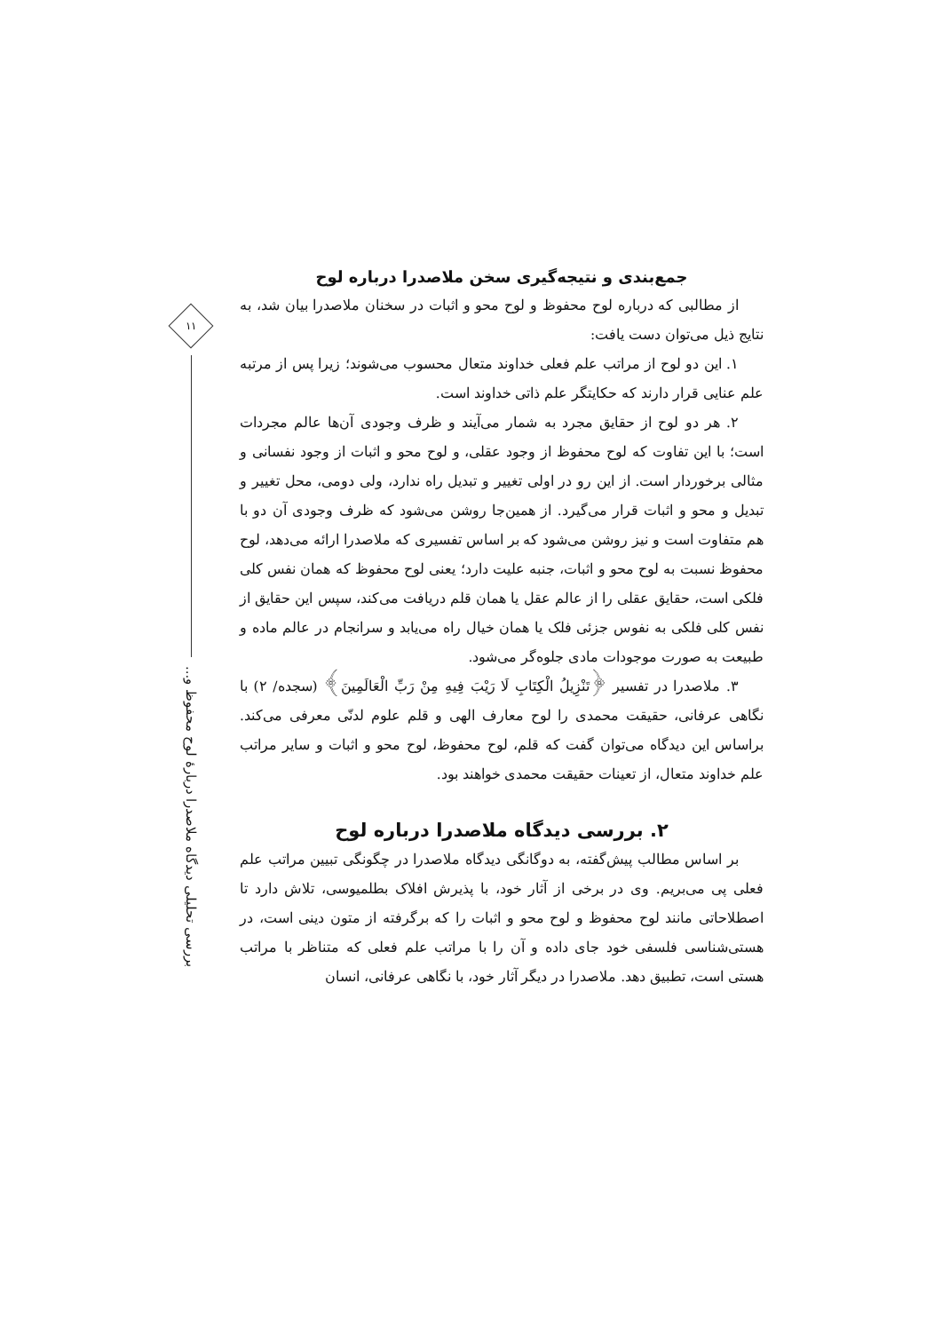جمع‌بندی و نتیجه‌گیری سخن ملاصدرا درباره لوح
از مطالبی که درباره لوح محفوظ و لوح محو و اثبات در سخنان ملاصدرا بیان شد، به نتایج ذیل می‌توان دست یافت:
۱. این دو لوح از مراتب علم فعلی خداوند متعال محسوب می‌شوند؛ زیرا پس از مرتبه علم عنایی قرار دارند که حکایتگر علم ذاتی خداوند است.
۲. هر دو لوح از حقایق مجرد به شمار می‌آیند و ظرف وجودی آن‌ها عالم مجردات است؛ با این تفاوت که لوح محفوظ از وجود عقلی، و لوح محو و اثبات از وجود نفسانی و مثالی برخوردار است. از این رو در اولی تغییر و تبدیل راه ندارد، ولی دومی، محل تغییر و تبدیل و محو و اثبات قرار می‌گیرد. از همین‌جا روشن می‌شود که ظرف وجودی آن دو با هم متفاوت است و نیز روشن می‌شود که بر اساس تفسیری که ملاصدرا ارائه می‌دهد، لوح محفوظ نسبت به لوح محو و اثبات، جنبه علیت دارد؛ یعنی لوح محفوظ که همان نفس کلی فلکی است، حقایق عقلی را از عالم عقل یا همان قلم دریافت می‌کند، سپس این حقایق از نفس کلی فلکی به نفوس جزئی فلک یا همان خیال راه می‌یابد و سرانجام در عالم ماده و طبیعت به صورت موجودات مادی جلوه‌گر می‌شود.
۳. ملاصدرا در تفسیر ﴿تَنْزِیلُ الْكِتَابِ لَا رَیْبَ فِیهِ مِنْ رَبِّ الْعَالَمِینَ﴾ (سجده/ ۲) با نگاهی عرفانی، حقیقت محمدی را لوح معارف الهی و قلم علوم لدنّی معرفی می‌کند. براساس این دیدگاه می‌توان گفت که قلم، لوح محفوظ، لوح محو و اثبات و سایر مراتب علم خداوند متعال، از تعینات حقیقت محمدی خواهند بود.
۲. بررسی دیدگاه ملاصدرا درباره لوح
بر اساس مطالب پیش‌گفته، به دوگانگی دیدگاه ملاصدرا در چگونگی تبیین مراتب علم فعلی پی می‌بریم. وی در برخی از آثار خود، با پذیرش افلاک بطلمیوسی، تلاش دارد تا اصطلاحاتی مانند لوح محفوظ و لوح محو و اثبات را که برگرفته از متون دینی است، در هستی‌شناسی فلسفی خود جای داده و آن را با مراتب علم فعلی که متناظر با مراتب هستی است، تطبیق دهد. ملاصدرا در دیگر آثار خود، با نگاهی عرفانی، انسان
۱۱
بررسی تحلیلی دیدگاه ملاصدرا دربارهٔ لوح محفوظ و...